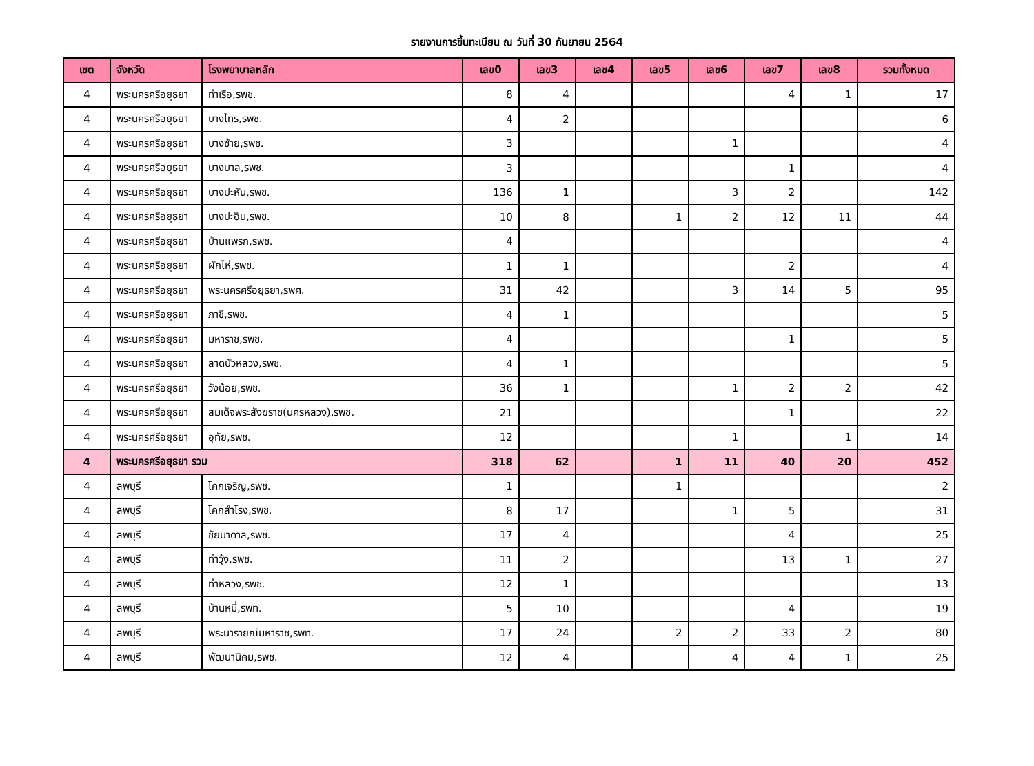รายงานการขึ้นทะเบียน ณ วันที่ 30 กันยายน 2564
| เขต | จังหวัด | โรงพยาบาลหลัก | เลข0 | เลข3 | เลข4 | เลข5 | เลข6 | เลข7 | เลข8 | รวมทั้งหมด |
| --- | --- | --- | --- | --- | --- | --- | --- | --- | --- | --- |
| 4 | พระนครศรีอยุธยา | ท่าเรือ,รพช. | 8 | 4 | | | | 4 | 1 | 17 |
| 4 | พระนครศรีอยุธยา | บางไทร,รพช. | 4 | 2 | | | | | | 6 |
| 4 | พระนครศรีอยุธยา | บางซ้าย,รพช. | 3 | | | | 1 | | | 4 |
| 4 | พระนครศรีอยุธยา | บางบาล,รพช. | 3 | | | | | 1 | | 4 |
| 4 | พระนครศรีอยุธยา | บางปะหัน,รพช. | 136 | 1 | | | 3 | 2 | | 142 |
| 4 | พระนครศรีอยุธยา | บางปะอิน,รพช. | 10 | 8 | | 1 | 2 | 12 | 11 | 44 |
| 4 | พระนครศรีอยุธยา | บ้านแพรก,รพช. | 4 | | | | | | | 4 |
| 4 | พระนครศรีอยุธยา | ผักไห่,รพช. | 1 | 1 | | | | 2 | | 4 |
| 4 | พระนครศรีอยุธยา | พระนครศรีอยุธยา,รพศ. | 31 | 42 | | | 3 | 14 | 5 | 95 |
| 4 | พระนครศรีอยุธยา | ภาชี,รพช. | 4 | 1 | | | | | | 5 |
| 4 | พระนครศรีอยุธยา | มหาราช,รพช. | 4 | | | | | 1 | | 5 |
| 4 | พระนครศรีอยุธยา | ลาดบัวหลวง,รพช. | 4 | 1 | | | | | | 5 |
| 4 | พระนครศรีอยุธยา | วังน้อย,รพช. | 36 | 1 | | | 1 | 2 | 2 | 42 |
| 4 | พระนครศรีอยุธยา | สมเด็จพระสังฆราช(นครหลวง),รพช. | 21 | | | | | 1 | | 22 |
| 4 | พระนครศรีอยุธยา | อุทัย,รพช. | 12 | | | | 1 | | 1 | 14 |
| 4 | พระนครศรีอยุธยา รวม | | 318 | 62 | | 1 | 11 | 40 | 20 | 452 |
| 4 | ลพบุรี | โคกเจริญ,รพช. | 1 | | | 1 | | | | 2 |
| 4 | ลพบุรี | โคกสำโรง,รพช. | 8 | 17 | | | 1 | 5 | | 31 |
| 4 | ลพบุรี | ชัยบาดาล,รพช. | 17 | 4 | | | | 4 | | 25 |
| 4 | ลพบุรี | ท่าวุ้ง,รพช. | 11 | 2 | | | | 13 | 1 | 27 |
| 4 | ลพบุรี | ท่าหลวง,รพช. | 12 | 1 | | | | | | 13 |
| 4 | ลพบุรี | บ้านหมี่,รพท. | 5 | 10 | | | | 4 | | 19 |
| 4 | ลพบุรี | พระนารายณ์มหาราช,รพท. | 17 | 24 | | 2 | 2 | 33 | 2 | 80 |
| 4 | ลพบุรี | พัฒนานิคม,รพช. | 12 | 4 | | | 4 | 4 | 1 | 25 |